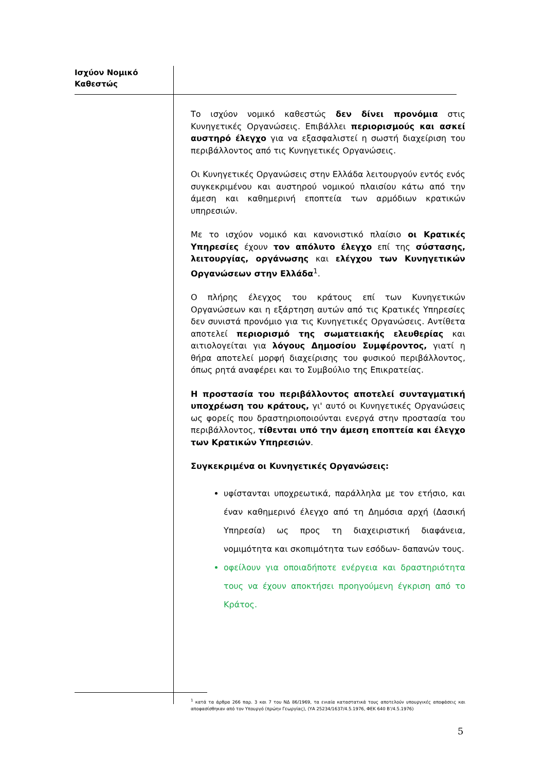Ισχύον Νομικό
Καθεστώς
Το ισχύον νομικό καθεστώς δεν δίνει προνόμια στις Κυνηγετικές Οργανώσεις. Επιβάλλει περιορισμούς και ασκεί αυστηρό έλεγχο για να εξασφαλιστεί η σωστή διαχείριση του περιβάλλοντος από τις Κυνηγετικές Οργανώσεις.
Οι Κυνηγετικές Οργανώσεις στην Ελλάδα λειτουργούν εντός ενός συγκεκριμένου και αυστηρού νομικού πλαισίου κάτω από την άμεση και καθημερινή εποπτεία των αρμόδιων κρατικών υπηρεσιών.
Με το ισχύον νομικό και κανονιστικό πλαίσιο οι Κρατικές Υπηρεσίες έχουν τον απόλυτο έλεγχο επί της σύστασης, λειτουργίας, οργάνωσης και ελέγχου των Κυνηγετικών Οργανώσεων στην Ελλάδα<sup>1</sup>.
Ο πλήρης έλεγχος του κράτους επί των Κυνηγετικών Οργανώσεων και η εξάρτηση αυτών από τις Κρατικές Υπηρεσίες δεν συνιστά προνόμιο για τις Κυνηγετικές Οργανώσεις. Αντίθετα αποτελεί περιορισμό της σωματειακής ελευθερίας και αιτιολογείται για λόγους Δημοσίου Συμφέροντος, γιατί η θήρα αποτελεί μορφή διαχείρισης του φυσικού περιβάλλοντος, όπως ρητά αναφέρει και το Συμβούλιο της Επικρατείας.
Η προστασία του περιβάλλοντος αποτελεί συνταγματική υποχρέωση του κράτους, γι' αυτό οι Κυνηγετικές Οργανώσεις ως φορείς που δραστηριοποιούνται ενεργά στην προστασία του περιβάλλοντος, τίθενται υπό την άμεση εποπτεία και έλεγχο των Κρατικών Υπηρεσιών.
Συγκεκριμένα οι Κυνηγετικές Οργανώσεις:
υφίστανται υποχρεωτικά, παράλληλα με τον ετήσιο, και έναν καθημερινό έλεγχο από τη Δημόσια αρχή (Δασική Υπηρεσία) ως προς τη διαχειριστική διαφάνεια, νομιμότητα και σκοπιμότητα των εσόδων- δαπανών τους.
οφείλουν για οποιαδήποτε ενέργεια και δραστηριότητα τους να έχουν αποκτήσει προηγούμενη έγκριση από το Κράτος.
<sup>1</sup> κατά τα άρθρα 266 παρ. 3 και 7 του ΝΔ 86/1969, τα ενιαία καταστατικά τους αποτελούν υπουργικές αποφάσεις και αποφασίσθηκαν από τον Υπουργό (πρώην Γεωργίας), (ΥΑ 25234/1637/4.5.1976, ΦΕΚ 640 Β'/4.5.1976)
5